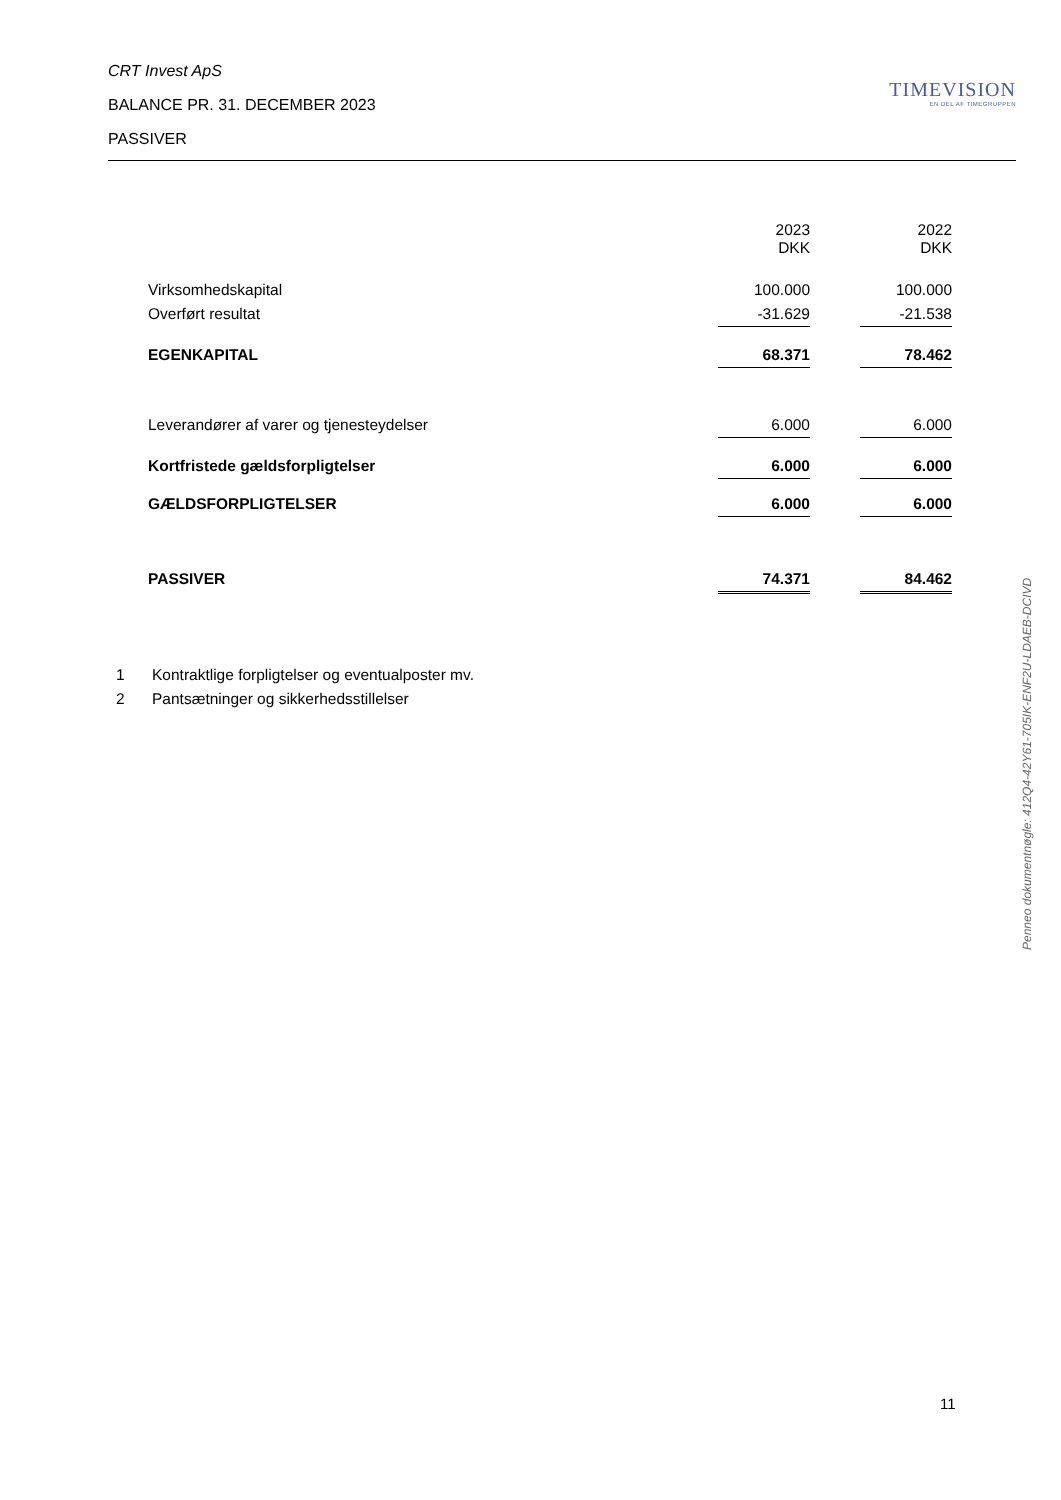CRT Invest ApS
BALANCE PR. 31. DECEMBER 2023
PASSIVER
TIMEVISION
EN DEL AF TIMEGRUPPEN
| | 2023 DKK | | 2022 DKK |
| Virksomhedskapital | 100.000 | | 100.000 |
| Overført resultat | -31.629 | | -21.538 |
| EGENKAPITAL | 68.371 | | 78.462 |
| Leverandører af varer og tjenesteydelser | 6.000 | | 6.000 |
| Kortfristede gældsforpligtelser | 6.000 | | 6.000 |
| GÆLDSFORPLIGTELSER | 6.000 | | 6.000 |
| PASSIVER | 74.371 | | 84.462 |
1 Kontraktlige forpligtelser og eventualposter mv.
2 Pantsætninger og sikkerhedsstillelser
Penneo dokumentnøgle: 412Q4-42Y61-705IK-ENF2U-LDAEB-DCIVD
11